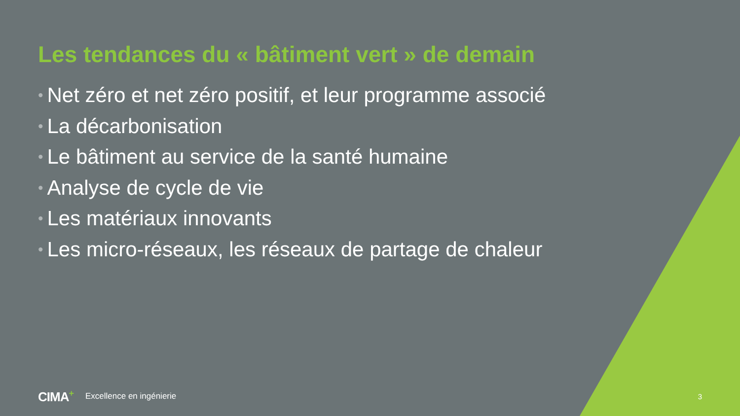Les tendances du « bâtiment vert » de demain
• Net zéro et net zéro positif, et leur programme associé
• La décarbonisation
• Le bâtiment au service de la santé humaine
• Analyse de cycle de vie
• Les matériaux innovants
• Les micro-réseaux, les réseaux de partage de chaleur
CIMA<sup>+</sup> Excellence en ingénierie 3